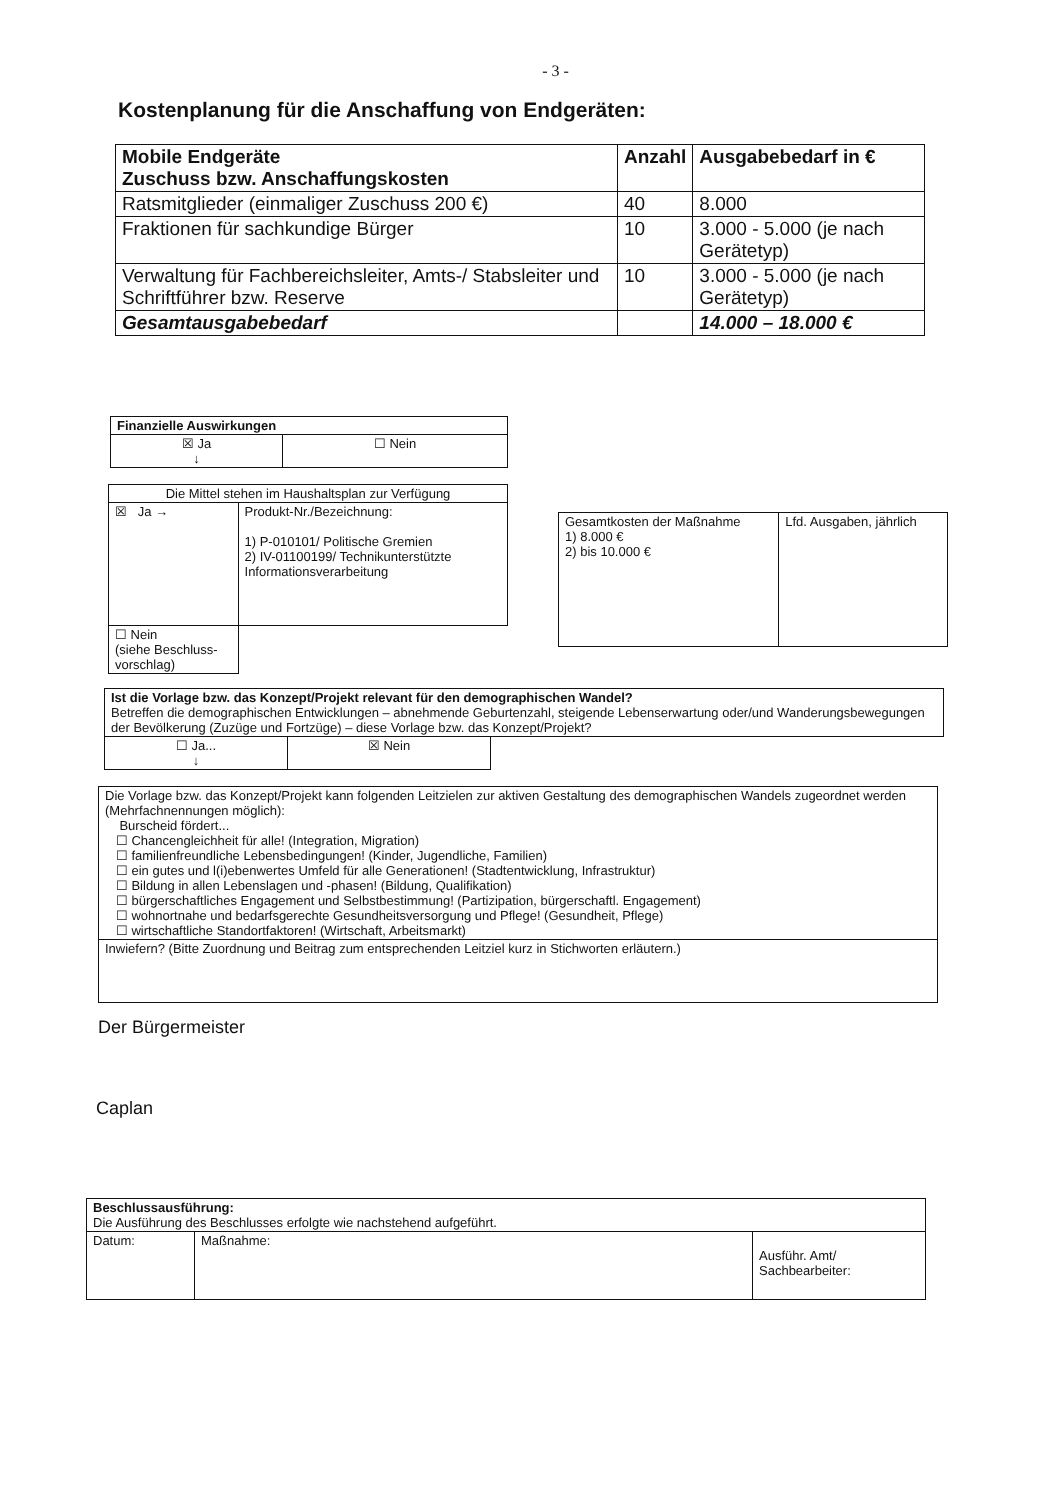- 3 -
Kostenplanung für die Anschaffung von Endgeräten:
| Mobile Endgeräte Zuschuss bzw. Anschaffungskosten | Anzahl | Ausgabebedarf in € |
| --- | --- | --- |
| Ratsmitglieder (einmaliger Zuschuss 200 €) | 40 | 8.000 |
| Fraktionen für sachkundige Bürger | 10 | 3.000 - 5.000 (je nach Gerätetyp) |
| Verwaltung für Fachbereichsleiter, Amts-/ Stabsleiter und Schriftführer bzw. Reserve | 10 | 3.000 - 5.000 (je nach Gerätetyp) |
| Gesamtausgabebedarf | | 14.000 – 18.000 € |
| Finanzielle Auswirkungen | |
| --- | --- |
| ☒ Ja ↓ | ☐ Nein |
| Die Mittel stehen im Haushaltsplan zur Verfügung | |
| ☒ Ja → | Produkt-Nr./Bezeichnung: 1) P-010101/ Politische Gremien 2) IV-01100199/ Technikunterstützte Informationsverarbeitung |
| ☐ Nein (siehe Beschluss-vorschlag) | |
| Gesamtkosten der Maßnahme 1) 8.000 € 2) bis 10.000 € | Lfd. Ausgaben, jährlich |
| Ist die Vorlage bzw. das Konzept/Projekt relevant für den demographischen Wandel? Betreffen die demographischen Entwicklungen – abnehmende Geburtenzahl, steigende Lebenserwartung oder/und Wanderungsbewegungen der Bevölkerung (Zuzüge und Fortzüge) – diese Vorlage bzw. das Konzept/Projekt? | | |
| ☐ Ja... ↓ | ☒ Nein | |
| Die Vorlage bzw. das Konzept/Projekt kann folgenden Leitzielen zur aktiven Gestaltung des demographischen Wandels zugeordnet werden (Mehrfachnennungen möglich): Burscheid fördert... ☐ Chancengleichheit für alle! (Integration, Migration) ☐ familienfreundliche Lebensbedingungen! (Kinder, Jugendliche, Familien) ☐ ein gutes und l(i)ebenwertes Umfeld für alle Generationen! (Stadtentwicklung, Infrastruktur) ☐ Bildung in allen Lebenslagen und -phasen! (Bildung, Qualifikation) ☐ bürgerschaftliches Engagement und Selbstbestimmung! (Partizipation, bürgerschaftl. Engagement) ☐ wohnortnahe und bedarfsgerechte Gesundheitsversorgung und Pflege! (Gesundheit, Pflege) ☐ wirtschaftliche Standortfaktoren! (Wirtschaft, Arbeitsmarkt) |
| Inwiefern? (Bitte Zuordnung und Beitrag zum entsprechenden Leitziel kurz in Stichworten erläutern.) |
Der Bürgermeister
Caplan
| Beschlussausführung: Die Ausführung des Beschlusses erfolgte wie nachstehend aufgeführt. | | |
| Datum: | Maßnahme: | Ausführ. Amt/ Sachbearbeiter: |